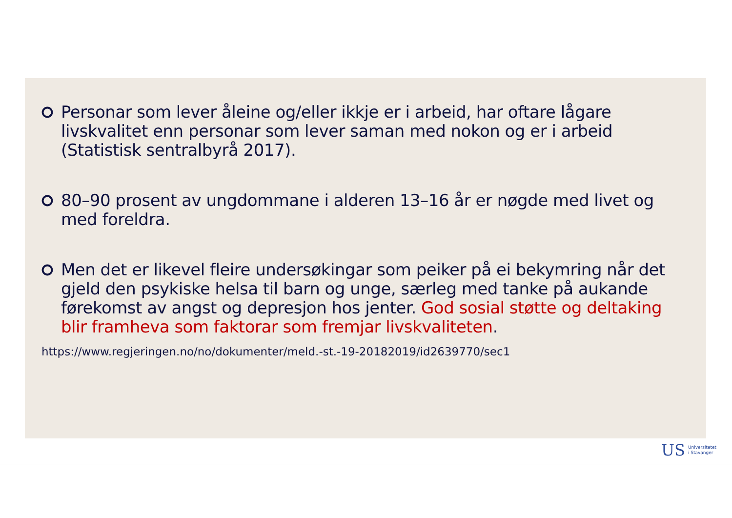Personar som lever åleine og/eller ikkje er i arbeid, har oftare lågare livskvalitet enn personar som lever saman med nokon og er i arbeid (Statistisk sentralbyrå 2017).
80–90 prosent av ungdommane i alderen 13–16 år er nøgde med livet og med foreldra.
Men det er likevel fleire undersøkingar som peiker på ei bekymring når det gjeld den psykiske helsa til barn og unge, særleg med tanke på aukande førekomst av angst og depresjon hos jenter. God sosial støtte og deltaking blir framheva som faktorar som fremjar livskvaliteten.
https://www.regjeringen.no/no/dokumenter/meld.-st.-19-20182019/id2639770/sec1
US
Universitetet
i Stavanger